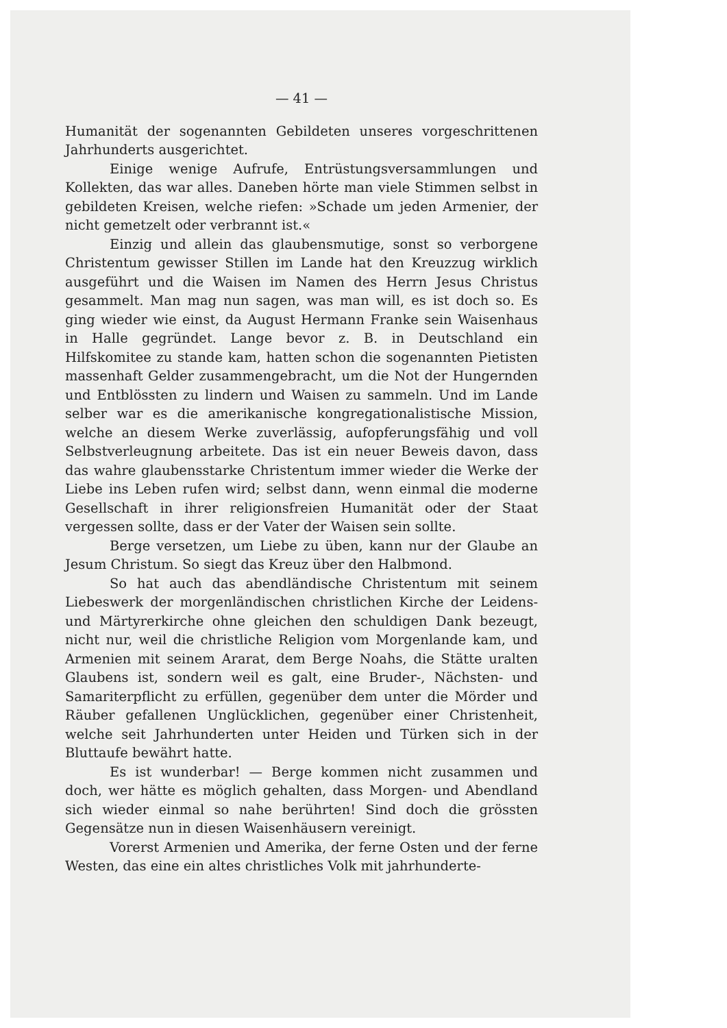— 41 —
Humanität der sogenannten Gebildeten unseres vorgeschrittenen Jahrhunderts ausgerichtet.
Einige wenige Aufrufe, Entrüstungsversammlungen und Kollekten, das war alles. Daneben hörte man viele Stimmen selbst in gebildeten Kreisen, welche riefen: »Schade um jeden Armenier, der nicht gemetzelt oder verbrannt ist.«
Einzig und allein das glaubensmutige, sonst so verborgene Christentum gewisser Stillen im Lande hat den Kreuzzug wirklich ausgeführt und die Waisen im Namen des Herrn Jesus Christus gesammelt. Man mag nun sagen, was man will, es ist doch so. Es ging wieder wie einst, da August Hermann Franke sein Waisenhaus in Halle gegründet. Lange bevor z. B. in Deutschland ein Hilfskomitee zu stande kam, hatten schon die sogenannten Pietisten massenhaft Gelder zusammengebracht, um die Not der Hungernden und Entblössten zu lindern und Waisen zu sammeln. Und im Lande selber war es die amerikanische kongregationalistische Mission, welche an diesem Werke zuverlässig, aufopferungsfähig und voll Selbstverleugnung arbeitete. Das ist ein neuer Beweis davon, dass das wahre glaubensstarke Christentum immer wieder die Werke der Liebe ins Leben rufen wird; selbst dann, wenn einmal die moderne Gesellschaft in ihrer religionsfreien Humanität oder der Staat vergessen sollte, dass er der Vater der Waisen sein sollte.
Berge versetzen, um Liebe zu üben, kann nur der Glaube an Jesum Christum. So siegt das Kreuz über den Halbmond.
So hat auch das abendländische Christentum mit seinem Liebeswerk der morgenländischen christlichen Kirche der Leidens- und Märtyrerkirche ohne gleichen den schuldigen Dank bezeugt, nicht nur, weil die christliche Religion vom Morgenlande kam, und Armenien mit seinem Ararat, dem Berge Noahs, die Stätte uralten Glaubens ist, sondern weil es galt, eine Bruder-, Nächsten- und Samariterpflicht zu erfüllen, gegenüber dem unter die Mörder und Räuber gefallenen Unglücklichen, gegenüber einer Christenheit, welche seit Jahrhunderten unter Heiden und Türken sich in der Bluttaufe bewährt hatte.
Es ist wunderbar! — Berge kommen nicht zusammen und doch, wer hätte es möglich gehalten, dass Morgen- und Abendland sich wieder einmal so nahe berührten! Sind doch die grössten Gegensätze nun in diesen Waisenhäusern vereinigt.
Vorerst Armenien und Amerika, der ferne Osten und der ferne Westen, das eine ein altes christliches Volk mit jahrhunderte-